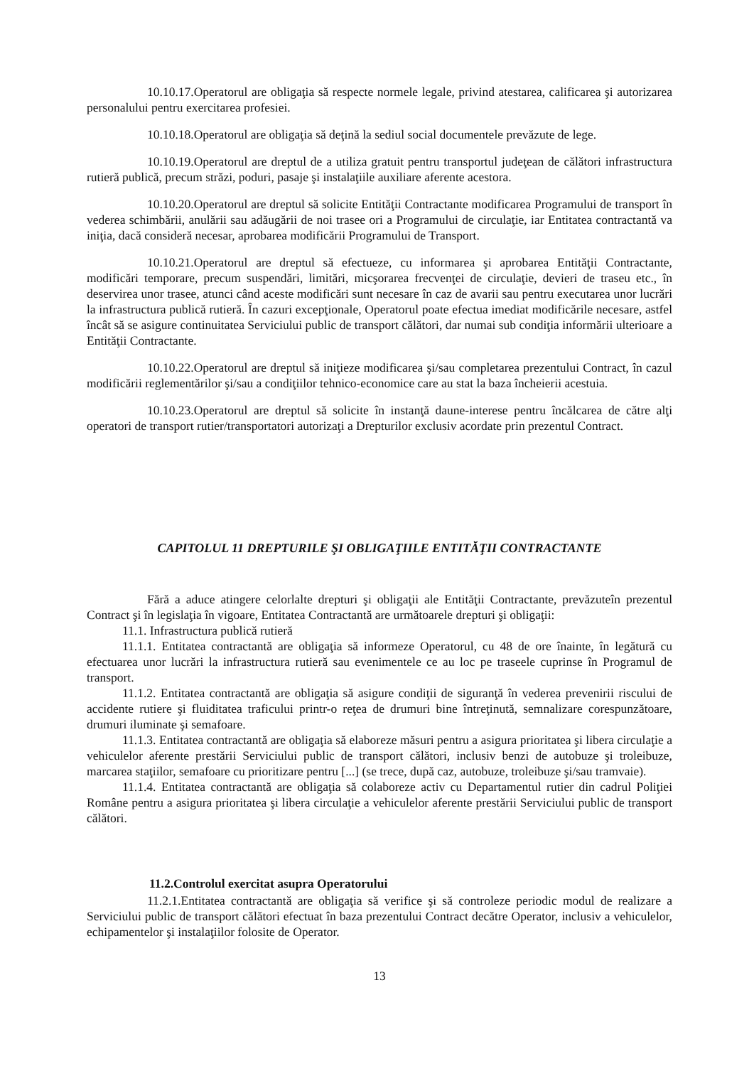10.10.17.Operatorul are obligaţia să respecte normele legale, privind atestarea, calificarea şi autorizarea personalului pentru exercitarea profesiei.
10.10.18.Operatorul are obligaţia să deţină la sediul social documentele prevăzute de lege.
10.10.19.Operatorul are dreptul de a utiliza gratuit pentru transportul judeţean de călători infrastructura rutieră publică, precum străzi, poduri, pasaje şi instalaţiile auxiliare aferente acestora.
10.10.20.Operatorul are dreptul să solicite Entităţii Contractante modificarea Programului de transport în vederea schimbării, anulării sau adăugării de noi trasee ori a Programului de circulaţie, iar Entitatea contractantă va iniţia, dacă consideră necesar, aprobarea modificării Programului de Transport.
10.10.21.Operatorul are dreptul să efectueze, cu informarea şi aprobarea Entităţii Contractante, modificări temporare, precum suspendări, limitări, micşorarea frecvenţei de circulaţie, devieri de traseu etc., în deservirea unor trasee, atunci când aceste modificări sunt necesare în caz de avarii sau pentru executarea unor lucrări la infrastructura publică rutieră. În cazuri excepţionale, Operatorul poate efectua imediat modificările necesare, astfel încât să se asigure continuitatea Serviciului public de transport călători, dar numai sub condiţia informării ulterioare a Entităţii Contractante.
10.10.22.Operatorul are dreptul să iniţieze modificarea şi/sau completarea prezentului Contract, în cazul modificării reglementărilor şi/sau a condiţiilor tehnico-economice care au stat la baza încheierii acestuia.
10.10.23.Operatorul are dreptul să solicite în instanţă daune-interese pentru încălcarea de către alţi operatori de transport rutier/transportatori autorizaţi a Drepturilor exclusiv acordate prin prezentul Contract.
CAPITOLUL 11 DREPTURILE ŞI OBLIGAŢIILE ENTITĂŢII CONTRACTANTE
Fără a aduce atingere celorlalte drepturi şi obligaţii ale Entităţii Contractante, prevăzuteîn prezentul Contract şi în legislaţia în vigoare, Entitatea Contractantă are următoarele drepturi şi obligaţii:
11.1. Infrastructura publică rutieră
11.1.1. Entitatea contractantă are obligaţia să informeze Operatorul, cu 48 de ore înainte, în legătură cu efectuarea unor lucrări la infrastructura rutieră sau evenimentele ce au loc pe traseele cuprinse în Programul de transport.
11.1.2. Entitatea contractantă are obligaţia să asigure condiţii de siguranţă în vederea prevenirii riscului de accidente rutiere şi fluiditatea traficului printr-o reţea de drumuri bine întreţinută, semnalizare corespunzătoare, drumuri iluminate şi semafoare.
11.1.3. Entitatea contractantă are obligaţia să elaboreze măsuri pentru a asigura prioritatea şi libera circulaţie a vehiculelor aferente prestării Serviciului public de transport călători, inclusiv benzi de autobuze şi troleibuze, marcarea staţiilor, semafoare cu prioritizare pentru [...] (se trece, după caz, autobuze, troleibuze şi/sau tramvaie).
11.1.4. Entitatea contractantă are obligaţia să colaboreze activ cu Departamentul rutier din cadrul Poliţiei Române pentru a asigura prioritatea şi libera circulaţie a vehiculelor aferente prestării Serviciului public de transport călători.
11.2.Controlul exercitat asupra Operatorului
11.2.1.Entitatea contractantă are obligaţia să verifice şi să controleze periodic modul de realizare a Serviciului public de transport călători efectuat în baza prezentului Contract decătre Operator, inclusiv a vehiculelor, echipamentelor şi instalaţiilor folosite de Operator.
13